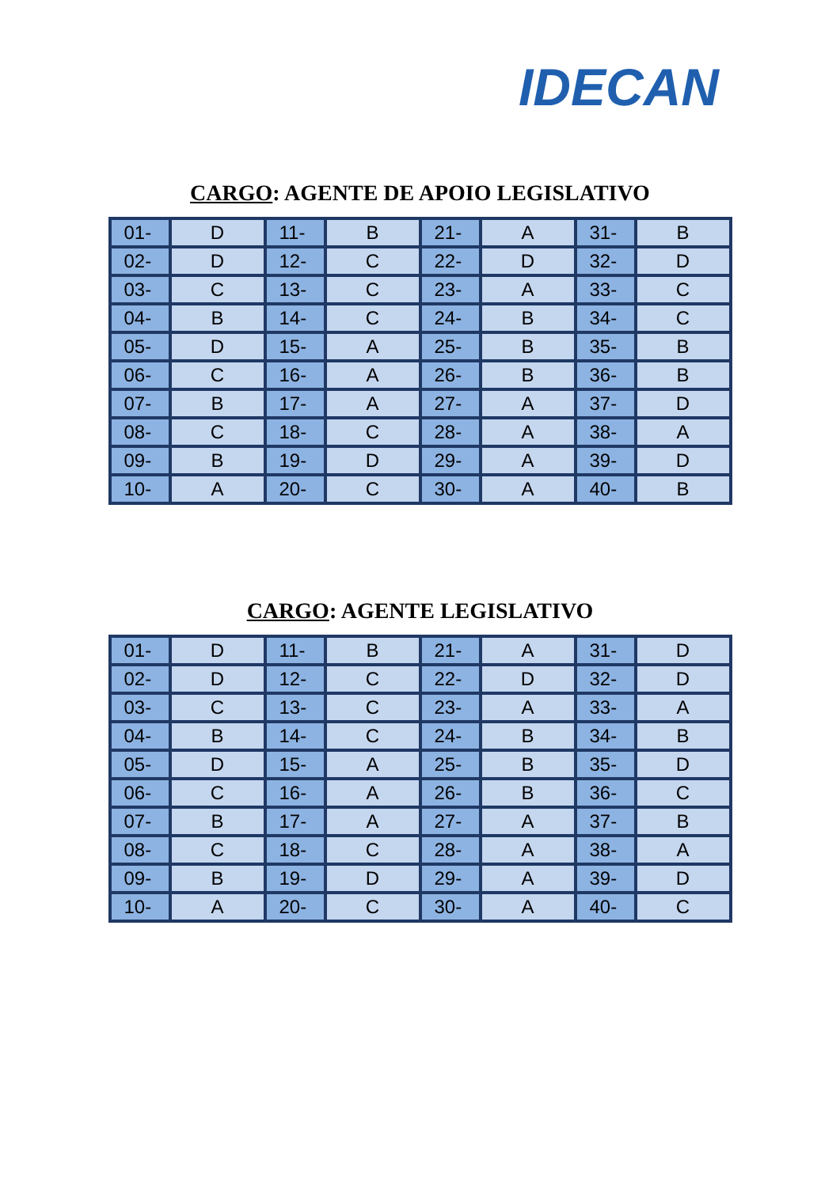IDECAN
CARGO: AGENTE DE APOIO LEGISLATIVO
| 01- | D | 11- | B | 21- | A | 31- | B |
| 02- | D | 12- | C | 22- | D | 32- | D |
| 03- | C | 13- | C | 23- | A | 33- | C |
| 04- | B | 14- | C | 24- | B | 34- | C |
| 05- | D | 15- | A | 25- | B | 35- | B |
| 06- | C | 16- | A | 26- | B | 36- | B |
| 07- | B | 17- | A | 27- | A | 37- | D |
| 08- | C | 18- | C | 28- | A | 38- | A |
| 09- | B | 19- | D | 29- | A | 39- | D |
| 10- | A | 20- | C | 30- | A | 40- | B |
CARGO: AGENTE LEGISLATIVO
| 01- | D | 11- | B | 21- | A | 31- | D |
| 02- | D | 12- | C | 22- | D | 32- | D |
| 03- | C | 13- | C | 23- | A | 33- | A |
| 04- | B | 14- | C | 24- | B | 34- | B |
| 05- | D | 15- | A | 25- | B | 35- | D |
| 06- | C | 16- | A | 26- | B | 36- | C |
| 07- | B | 17- | A | 27- | A | 37- | B |
| 08- | C | 18- | C | 28- | A | 38- | A |
| 09- | B | 19- | D | 29- | A | 39- | D |
| 10- | A | 20- | C | 30- | A | 40- | C |